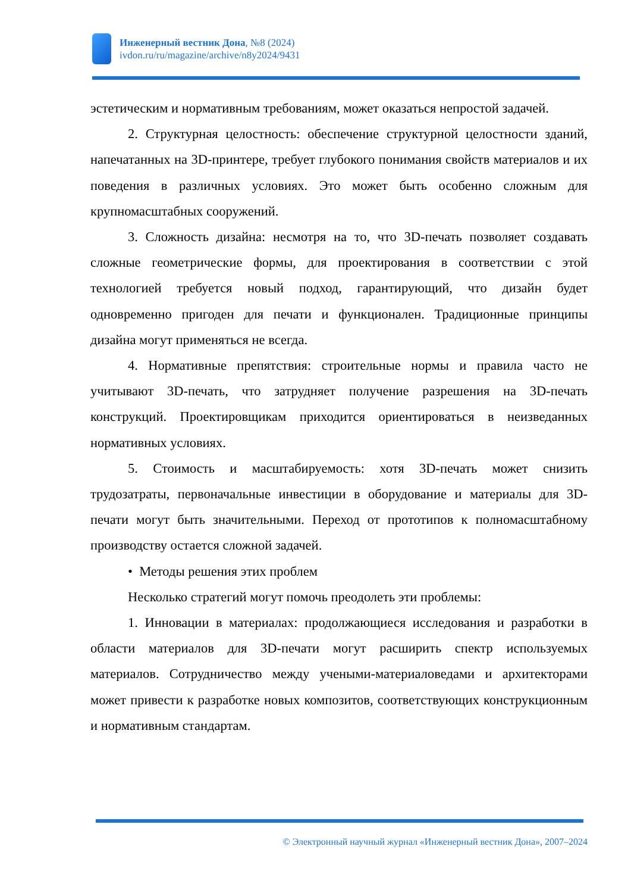Инженерный вестник Дона, №8 (2024)
ivdon.ru/ru/magazine/archive/n8y2024/9431
эстетическим и нормативным требованиям, может оказаться непростой задачей.
2. Структурная целостность: обеспечение структурной целостности зданий, напечатанных на 3D-принтере, требует глубокого понимания свойств материалов и их поведения в различных условиях. Это может быть особенно сложным для крупномасштабных сооружений.
3. Сложность дизайна: несмотря на то, что 3D-печать позволяет создавать сложные геометрические формы, для проектирования в соответствии с этой технологией требуется новый подход, гарантирующий, что дизайн будет одновременно пригоден для печати и функционален. Традиционные принципы дизайна могут применяться не всегда.
4. Нормативные препятствия: строительные нормы и правила часто не учитывают 3D-печать, что затрудняет получение разрешения на 3D-печать конструкций. Проектировщикам приходится ориентироваться в неизведанных нормативных условиях.
5. Стоимость и масштабируемость: хотя 3D-печать может снизить трудозатраты, первоначальные инвестиции в оборудование и материалы для 3D-печати могут быть значительными. Переход от прототипов к полномасштабному производству остается сложной задачей.
• Методы решения этих проблем
Несколько стратегий могут помочь преодолеть эти проблемы:
1. Инновации в материалах: продолжающиеся исследования и разработки в области материалов для 3D-печати могут расширить спектр используемых материалов. Сотрудничество между учеными-материаловедами и архитекторами может привести к разработке новых композитов, соответствующих конструкционным и нормативным стандартам.
© Электронный научный журнал «Инженерный вестник Дона», 2007–2024